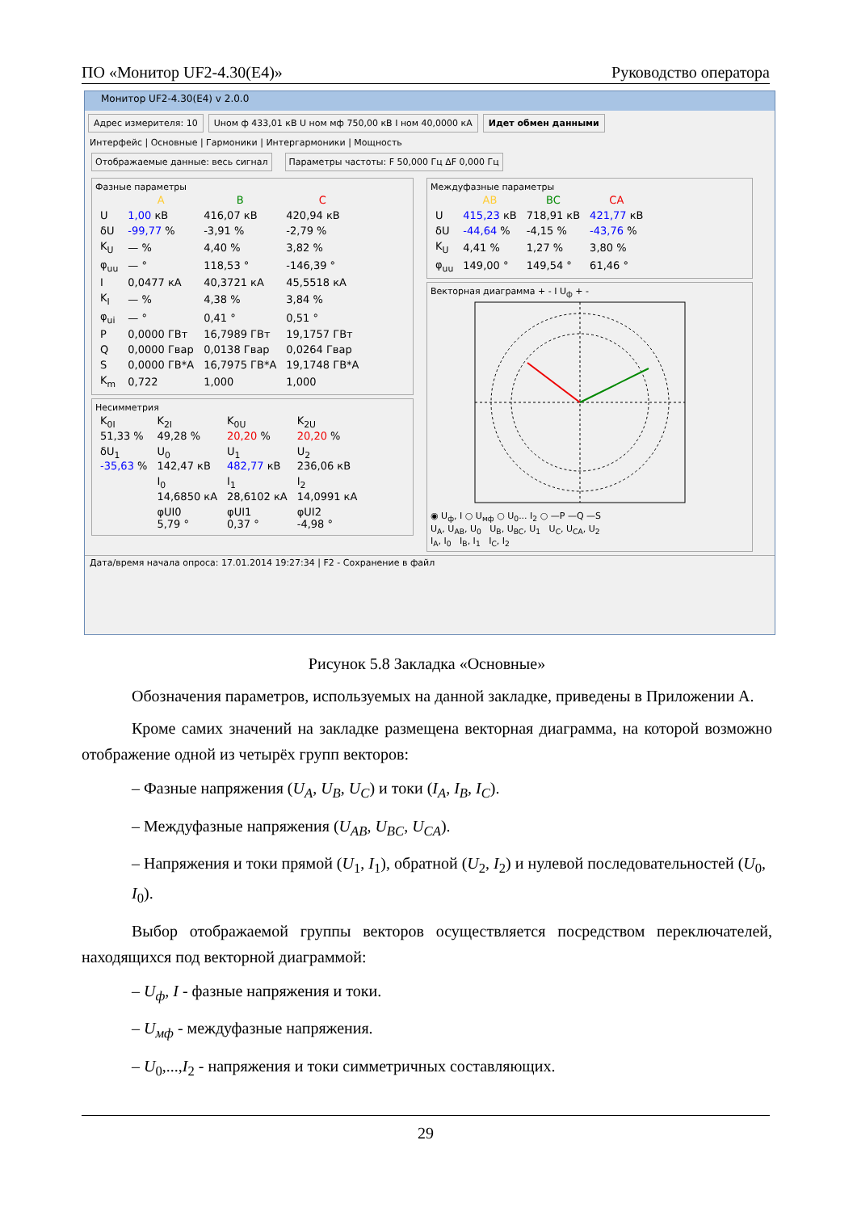ПО «Монитор UF2-4.30(E4)» Руководство оператора
Монитор UF2-4.30(E4) v 2.0.0
Адрес измерителя: 10 Uном ф 433,01 кВ U ном мф 750,00 кВ I ном 40,0000 кА
Идет обмен данными
Интерфейс | Основные | Гармоники | Интергармоники | Мощность
Отображаемые данные: весь сигнал
Параметры частоты: F 50,000 Гц ΔF 0,000 Гц
Фазные параметры
| | A | B | C |
| --- | --- | --- | --- |
| U | 1,00 кВ | 416,07 кВ | 420,94 кВ |
| δU | -99,77 % | -3,91 % | -2,79 % |
| K<sub>U</sub> | — % | 4,40 % | 3,82 % |
| φ<sub>uu</sub> | — ° | 118,53 ° | -146,39 ° |
| I | 0,0477 кА | 40,3721 кА | 45,5518 кА |
| K<sub>I</sub> | — % | 4,38 % | 3,84 % |
| φ<sub>ui</sub> | — ° | 0,41 ° | 0,51 ° |
| P | 0,0000 ГВт | 16,7989 ГВт | 19,1757 ГВт |
| Q | 0,0000 Гвар | 0,0138 Гвар | 0,0264 Гвар |
| S | 0,0000 ГВ*А | 16,7975 ГВ*А | 19,1748 ГВ*А |
| K<sub>m</sub> | 0,722 | 1,000 | 1,000 |
Несимметрия
| K<sub>0I</sub> 51,33 % | K<sub>2I</sub> 49,28 % | K<sub>0U</sub> 20,20 % | K<sub>2U</sub> 20,20 % |
| δU<sub>1</sub> -35,63 % | U<sub>0</sub> 142,47 кВ | U<sub>1</sub> 482,77 кВ | U<sub>2</sub> 236,06 кВ |
| | I<sub>0</sub> 14,6850 кА | I<sub>1</sub> 28,6102 кА | I<sub>2</sub> 14,0991 кА |
| | φUI0 5,79 ° | φUI1 0,37 ° | φUI2 -4,98 ° |
Междуфазные параметры
| | AB | BC | CA |
| --- | --- | --- | --- |
| U | 415,23 кВ | 718,91 кВ | 421,77 кВ |
| δU | -44,64 % | -4,15 % | -43,76 % |
| K<sub>U</sub> | 4,41 % | 1,27 % | 3,80 % |
| φ<sub>uu</sub> | 149,00 ° | 149,54 ° | 61,46 ° |
Векторная диаграмма + - I U<sub>ф</sub> + -
◉ U<sub>ф</sub>, I ○ U<sub>мф</sub> ○ U<sub>0</sub>... I<sub>2</sub> ○ —P —Q —S
U<sub>A</sub>, U<sub>AB</sub>, U<sub>0</sub> U<sub>B</sub>, U<sub>BC</sub>, U<sub>1</sub> U<sub>C</sub>, U<sub>CA</sub>, U<sub>2</sub>
I<sub>A</sub>, I<sub>0</sub> I<sub>B</sub>, I<sub>1</sub> I<sub>C</sub>, I<sub>2</sub>
Дата/время начала опроса: 17.01.2014 19:27:34 | F2 - Сохранение в файл
Рисунок 5.8 Закладка «Основные»
Обозначения параметров, используемых на данной закладке, приведены в Приложении А.
Кроме самих значений на закладке размещена векторная диаграмма, на которой возможно отображение одной из четырёх групп векторов:
– Фазные напряжения (U<sub>A</sub>, U<sub>B</sub>, U<sub>C</sub>) и токи (I<sub>A</sub>, I<sub>B</sub>, I<sub>C</sub>).
– Междуфазные напряжения (U<sub>AB</sub>, U<sub>BC</sub>, U<sub>CA</sub>).
– Напряжения и токи прямой (U<sub>1</sub>, I<sub>1</sub>), обратной (U<sub>2</sub>, I<sub>2</sub>) и нулевой последовательностей (U<sub>0</sub>, I<sub>0</sub>).
Выбор отображаемой группы векторов осуществляется посредством переключателей, находящихся под векторной диаграммой:
– U<sub>ф</sub>, I - фазные напряжения и токи.
– U<sub>мф</sub> - междуфазные напряжения.
– U<sub>0</sub>,...,I<sub>2</sub> - напряжения и токи симметричных составляющих.
29